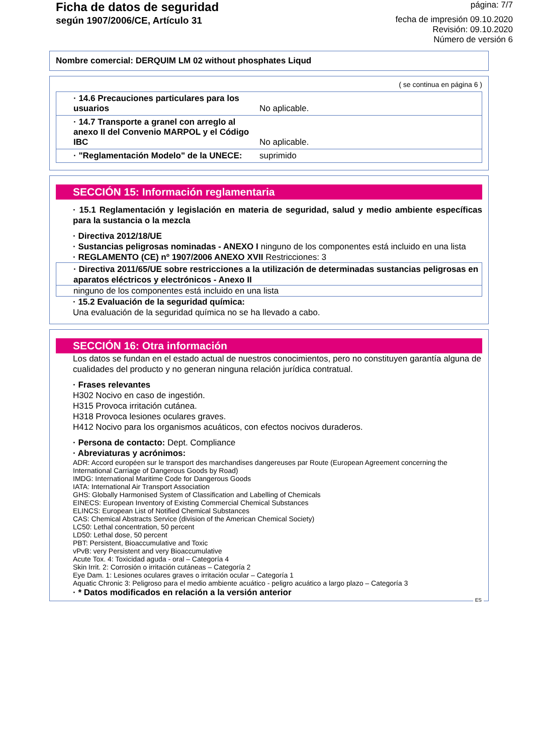Ficha de datos de seguridad
según 1907/2006/CE, Artículo 31
página: 7/7
fecha de impresión 09.10.2020
Revisión: 09.10.2020
Número de versión 6
Nombre comercial: DERQUIM LM 02 without phosphates Liqud
( se continua en página 6 )
| · 14.6 Precauciones particulares para los usuarios | No aplicable. |
| · 14.7 Transporte a granel con arreglo al anexo II del Convenio MARPOL y el Código IBC | No aplicable. |
| · "Reglamentación Modelo" de la UNECE: | suprimido |
SECCIÓN 15: Información reglamentaria
· 15.1 Reglamentación y legislación en materia de seguridad, salud y medio ambiente específicas para la sustancia o la mezcla
· Directiva 2012/18/UE
· Sustancias peligrosas nominadas - ANEXO I ninguno de los componentes está incluido en una lista
· REGLAMENTO (CE) nº 1907/2006 ANEXO XVII Restricciones: 3
· Directiva 2011/65/UE sobre restricciones a la utilización de determinadas sustancias peligrosas en aparatos eléctricos y electrónicos - Anexo II
ninguno de los componentes está incluido en una lista
· 15.2 Evaluación de la seguridad química:
Una evaluación de la seguridad química no se ha llevado a cabo.
SECCIÓN 16: Otra información
Los datos se fundan en el estado actual de nuestros conocimientos, pero no constituyen garantía alguna de cualidades del producto y no generan ninguna relación jurídica contratual.
· Frases relevantes
H302 Nocivo en caso de ingestión.
H315 Provoca irritación cutánea.
H318 Provoca lesiones oculares graves.
H412 Nocivo para los organismos acuáticos, con efectos nocivos duraderos.
· Persona de contacto: Dept. Compliance
· Abreviaturas y acrónimos:
ADR: Accord européen sur le transport des marchandises dangereuses par Route (European Agreement concerning the International Carriage of Dangerous Goods by Road)
IMDG: International Maritime Code for Dangerous Goods
IATA: International Air Transport Association
GHS: Globally Harmonised System of Classification and Labelling of Chemicals
EINECS: European Inventory of Existing Commercial Chemical Substances
ELINCS: European List of Notified Chemical Substances
CAS: Chemical Abstracts Service (division of the American Chemical Society)
LC50: Lethal concentration, 50 percent
LD50: Lethal dose, 50 percent
PBT: Persistent, Bioaccumulative and Toxic
vPvB: very Persistent and very Bioaccumulative
Acute Tox. 4: Toxicidad aguda - oral – Categoría 4
Skin Irrit. 2: Corrosión o irritación cutáneas – Categoría 2
Eye Dam. 1: Lesiones oculares graves o irritación ocular – Categoría 1
Aquatic Chronic 3: Peligroso para el medio ambiente acuático - peligro acuático a largo plazo – Categoría 3
· * Datos modificados en relación a la versión anterior
ES